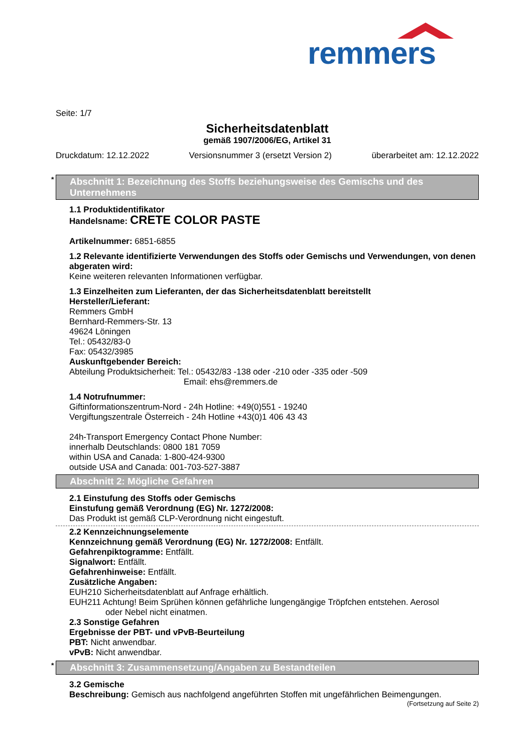remmers
Seite: 1/7
Sicherheitsdatenblatt
gemäß 1907/2006/EG, Artikel 31
Druckdatum: 12.12.2022 Versionsnummer 3 (ersetzt Version 2) überarbeitet am: 12.12.2022
* Abschnitt 1: Bezeichnung des Stoffs beziehungsweise des Gemischs und des Unternehmens
1.1 Produktidentifikator
Handelsname: CRETE COLOR PASTE
Artikelnummer: 6851-6855
1.2 Relevante identifizierte Verwendungen des Stoffs oder Gemischs und Verwendungen, von denen abgeraten wird:
Keine weiteren relevanten Informationen verfügbar.
1.3 Einzelheiten zum Lieferanten, der das Sicherheitsdatenblatt bereitstellt
Hersteller/Lieferant:
Remmers GmbH
Bernhard-Remmers-Str. 13
49624 Löningen
Tel.: 05432/83-0
Fax: 05432/3985
Auskunftgebender Bereich:
Abteilung Produktsicherheit: Tel.: 05432/83 -138 oder -210 oder -335 oder -509
Email: ehs@remmers.de
1.4 Notrufnummer:
Giftinformationszentrum-Nord - 24h Hotline: +49(0)551 - 19240
Vergiftungszentrale Österreich - 24h Hotline +43(0)1 406 43 43
24h-Transport Emergency Contact Phone Number:
innerhalb Deutschlands: 0800 181 7059
within USA and Canada: 1-800-424-9300
outside USA and Canada: 001-703-527-3887
Abschnitt 2: Mögliche Gefahren
2.1 Einstufung des Stoffs oder Gemischs
Einstufung gemäß Verordnung (EG) Nr. 1272/2008:
Das Produkt ist gemäß CLP-Verordnung nicht eingestuft.
2.2 Kennzeichnungselemente
Kennzeichnung gemäß Verordnung (EG) Nr. 1272/2008: Entfällt.
Gefahrenpiktogramme: Entfällt.
Signalwort: Entfällt.
Gefahrenhinweise: Entfällt.
Zusätzliche Angaben:
EUH210 Sicherheitsdatenblatt auf Anfrage erhältlich.
EUH211 Achtung! Beim Sprühen können gefährliche lungengängige Tröpfchen entstehen. Aerosol
oder Nebel nicht einatmen.
2.3 Sonstige Gefahren
Ergebnisse der PBT- und vPvB-Beurteilung
PBT: Nicht anwendbar.
vPvB: Nicht anwendbar.
* Abschnitt 3: Zusammensetzung/Angaben zu Bestandteilen
3.2 Gemische
Beschreibung: Gemisch aus nachfolgend angeführten Stoffen mit ungefährlichen Beimengungen.
(Fortsetzung auf Seite 2)